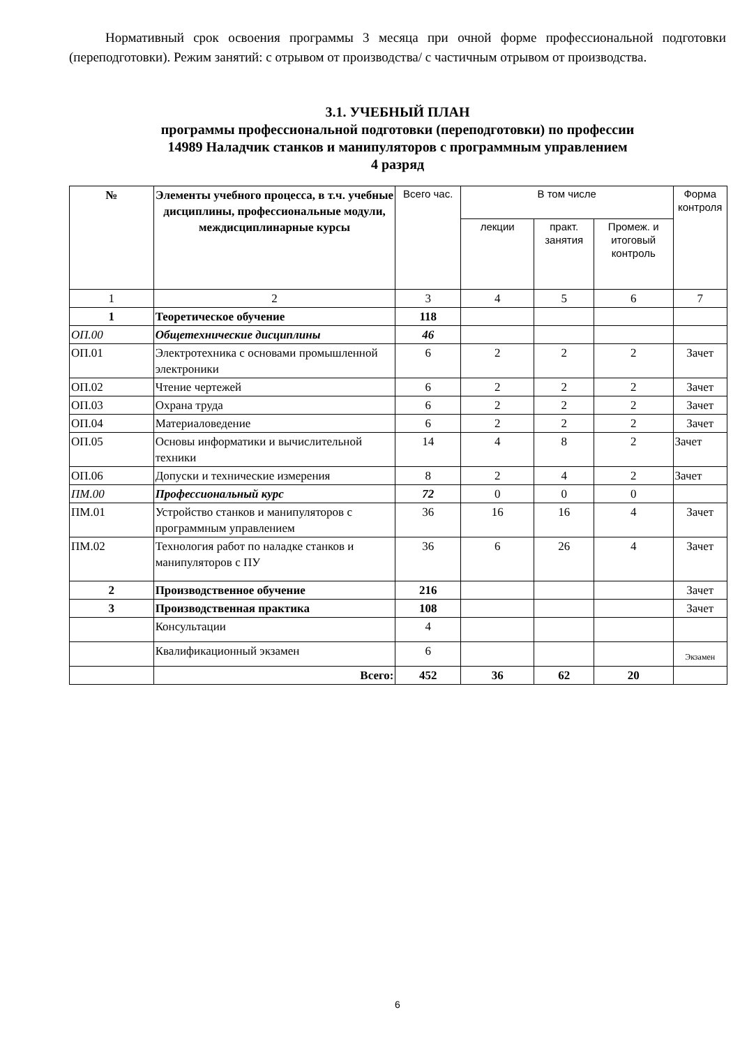Нормативный срок освоения программы 3 месяца при очной форме профессиональной подготовки (переподготовки). Режим занятий: с отрывом от производства/ с частичным отрывом от производства.
3.1. УЧЕБНЫЙ ПЛАН
программы профессиональной подготовки (переподготовки) по профессии
14989 Наладчик станков и манипуляторов с программным управлением
4 разряд
| № | Элементы учебного процесса, в т.ч. учебные дисциплины, профессиональные модули, междисциплинарные курсы | Всего час. | В том числе | | | Форма контроля |
| --- | --- | --- | --- | --- | --- | --- |
| | | | лекции | практ. занятия | Промеж. и итоговый контроль | |
| 1 | 2 | 3 | 4 | 5 | 6 | 7 |
| 1 | Теоретическое обучение | 118 | | | | |
| ОП.00 | Общетехнические дисциплины | 46 | | | | |
| ОП.01 | Электротехника с основами промышленной электроники | 6 | 2 | 2 | 2 | Зачет |
| ОП.02 | Чтение чертежей | 6 | 2 | 2 | 2 | Зачет |
| ОП.03 | Охрана труда | 6 | 2 | 2 | 2 | Зачет |
| ОП.04 | Материаловедение | 6 | 2 | 2 | 2 | Зачет |
| ОП.05 | Основы информатики и вычислительной техники | 14 | 4 | 8 | 2 | Зачет |
| ОП.06 | Допуски и технические измерения | 8 | 2 | 4 | 2 | Зачет |
| ПМ.00 | Профессиональный курс | 72 | 0 | 0 | 0 | |
| ПМ.01 | Устройство станков и манипуляторов с программным управлением | 36 | 16 | 16 | 4 | Зачет |
| ПМ.02 | Технология работ по наладке станков и манипуляторов с ПУ | 36 | 6 | 26 | 4 | Зачет |
| 2 | Производственное обучение | 216 | | | | Зачет |
| 3 | Производственная практика | 108 | | | | Зачет |
| | Консультации | 4 | | | | |
| | Квалификационный экзамен | 6 | | | | Экзамен |
| | Всего: | 452 | 36 | 62 | 20 | |
6